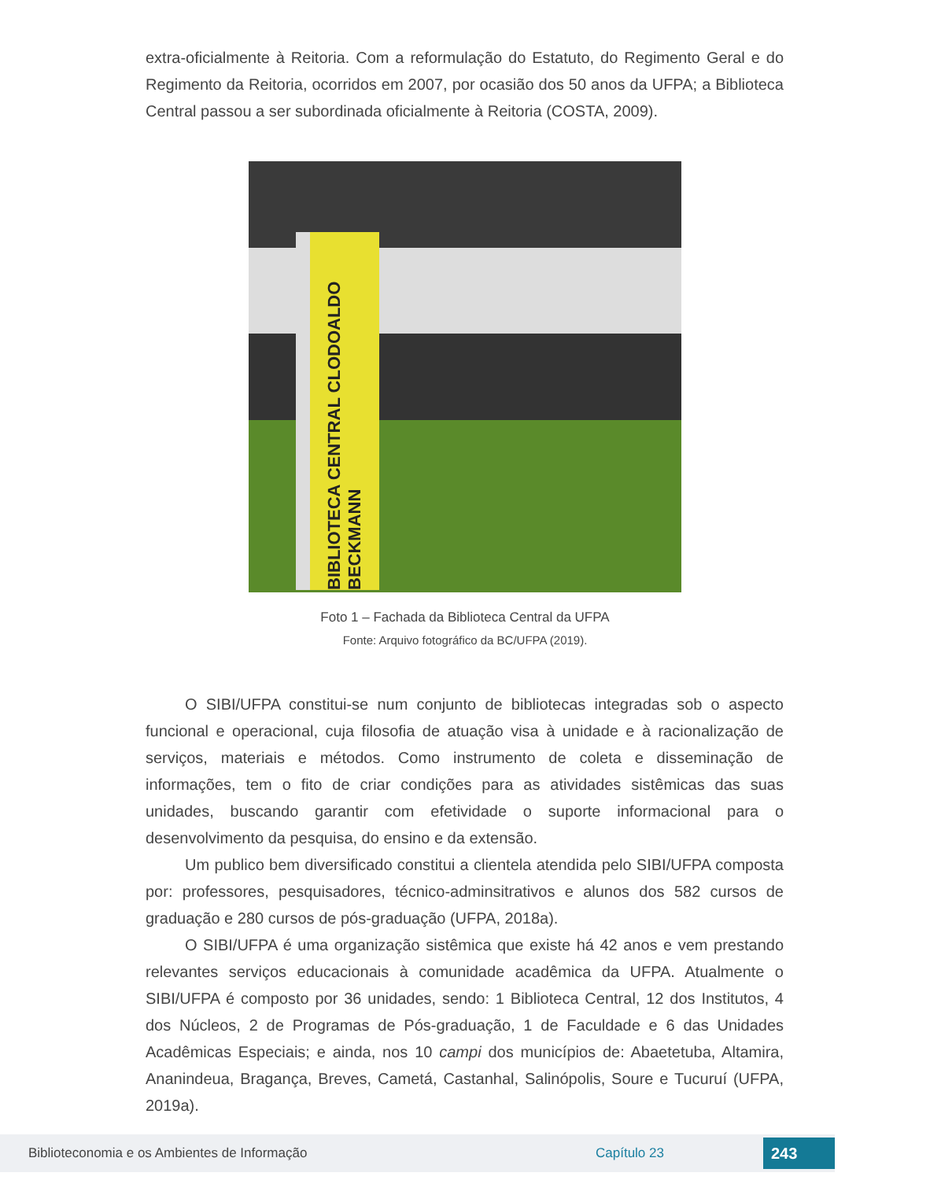extra-oficialmente à Reitoria. Com a reformulação do Estatuto, do Regimento Geral e do Regimento da Reitoria, ocorridos em 2007, por ocasião dos 50 anos da UFPA; a Biblioteca Central passou a ser subordinada oficialmente à Reitoria (COSTA, 2009).
BIBLIOTECA CENTRAL CLODOALDO BECKMANN
Foto 1 – Fachada da Biblioteca Central da UFPA
Fonte: Arquivo fotográfico da BC/UFPA (2019).
O SIBI/UFPA constitui-se num conjunto de bibliotecas integradas sob o aspecto funcional e operacional, cuja filosofia de atuação visa à unidade e à racionalização de serviços, materiais e métodos. Como instrumento de coleta e disseminação de informações, tem o fito de criar condições para as atividades sistêmicas das suas unidades, buscando garantir com efetividade o suporte informacional para o desenvolvimento da pesquisa, do ensino e da extensão.
Um publico bem diversificado constitui a clientela atendida pelo SIBI/UFPA composta por: professores, pesquisadores, técnico-adminsitrativos e alunos dos 582 cursos de graduação e 280 cursos de pós-graduação (UFPA, 2018a).
O SIBI/UFPA é uma organização sistêmica que existe há 42 anos e vem prestando relevantes serviços educacionais à comunidade acadêmica da UFPA. Atualmente o SIBI/UFPA é composto por 36 unidades, sendo: 1 Biblioteca Central, 12 dos Institutos, 4 dos Núcleos, 2 de Programas de Pós-graduação, 1 de Faculdade e 6 das Unidades Acadêmicas Especiais; e ainda, nos 10 campi dos municípios de: Abaetetuba, Altamira, Ananindeua, Bragança, Breves, Cametá, Castanhal, Salinópolis, Soure e Tucuruí (UFPA, 2019a).
Biblioteconomia e os Ambientes de Informação Capítulo 23 243